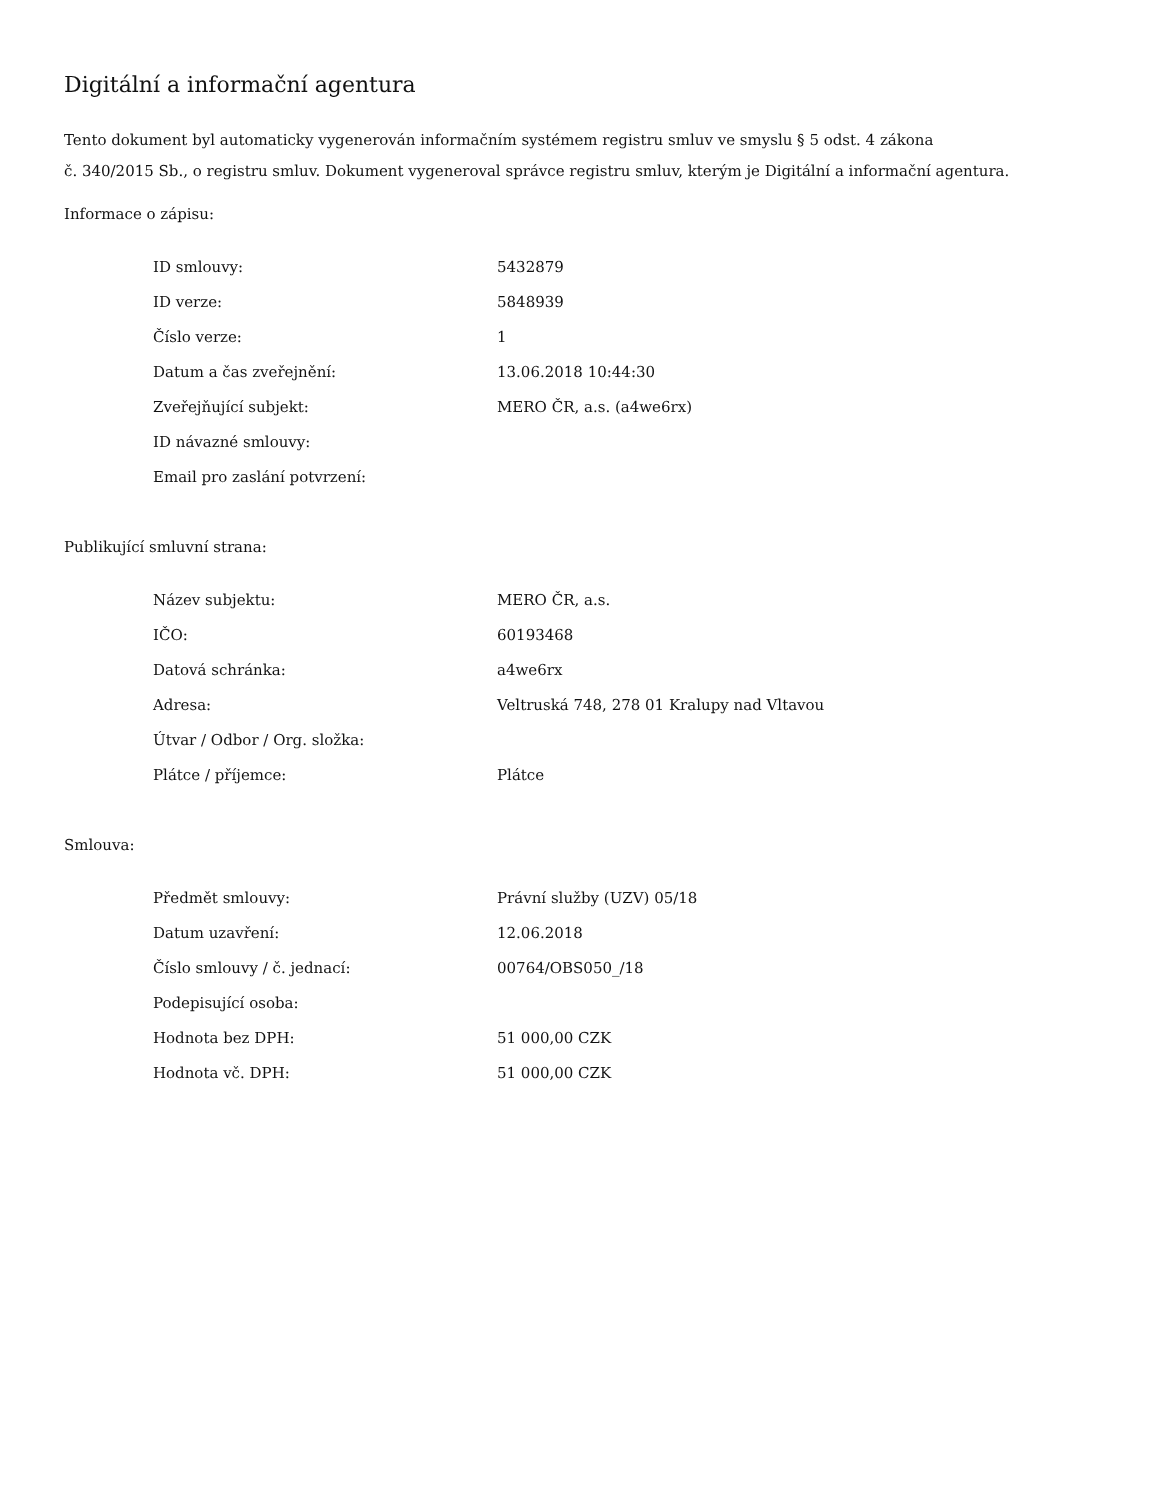Digitální a informační agentura
Tento dokument byl automaticky vygenerován informačním systémem registru smluv ve smyslu § 5 odst. 4 zákona
č. 340/2015 Sb., o registru smluv. Dokument vygeneroval správce registru smluv, kterým je Digitální a informační agentura.
Informace o zápisu:
| ID smlouvy: | 5432879 |
| ID verze: | 5848939 |
| Číslo verze: | 1 |
| Datum a čas zveřejnění: | 13.06.2018 10:44:30 |
| Zveřejňující subjekt: | MERO ČR, a.s. (a4we6rx) |
| ID návazné smlouvy: | |
| Email pro zaslání potvrzení: | |
Publikující smluvní strana:
| Název subjektu: | MERO ČR, a.s. |
| IČO: | 60193468 |
| Datová schránka: | a4we6rx |
| Adresa: | Veltruská 748, 278 01 Kralupy nad Vltavou |
| Útvar / Odbor / Org. složka: | |
| Plátce / příjemce: | Plátce |
Smlouva:
| Předmět smlouvy: | Právní služby (UZV) 05/18 |
| Datum uzavření: | 12.06.2018 |
| Číslo smlouvy / č. jednací: | 00764/OBS050_/18 |
| Podepisující osoba: | |
| Hodnota bez DPH: | 51 000,00 CZK |
| Hodnota vč. DPH: | 51 000,00 CZK |